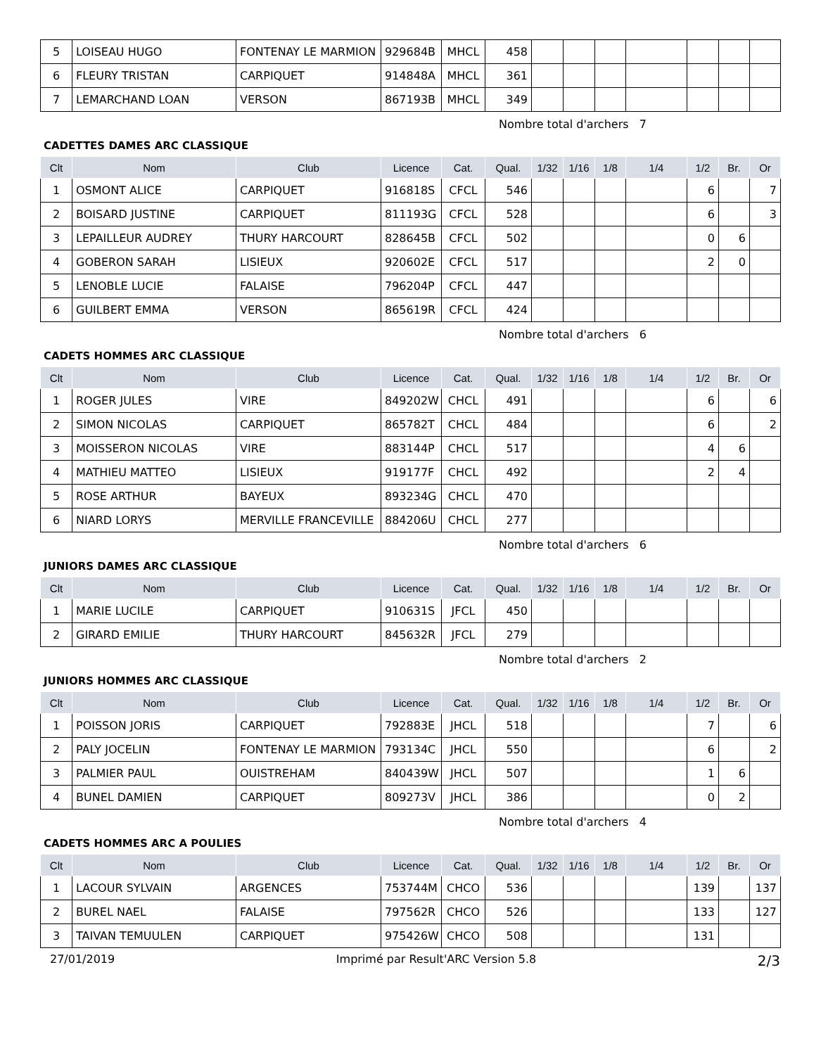| 5 | LOISEAU HUGO | FONTENAY LE MARMION | 929684B | MHCL | 458 | | | | | | | |
| 6 | FLEURY TRISTAN | CARPIQUET | 914848A | MHCL | 361 | | | | | | | |
| 7 | LEMARCHAND LOAN | VERSON | 867193B | MHCL | 349 | | | | | | | |
Nombre total d'archers 7
CADETTES DAMES ARC CLASSIQUE
| Clt | Nom | Club | Licence | Cat. | Qual. | 1/32 | 1/16 | 1/8 | 1/4 | 1/2 | Br. | Or |
| --- | --- | --- | --- | --- | --- | --- | --- | --- | --- | --- | --- | --- |
| 1 | OSMONT ALICE | CARPIQUET | 916818S | CFCL | 546 | | | | | 6 | | 7 |
| 2 | BOISARD JUSTINE | CARPIQUET | 811193G | CFCL | 528 | | | | | 6 | | 3 |
| 3 | LEPAILLEUR AUDREY | THURY HARCOURT | 828645B | CFCL | 502 | | | | | 0 | 6 | |
| 4 | GOBERON SARAH | LISIEUX | 920602E | CFCL | 517 | | | | | 2 | 0 | |
| 5 | LENOBLE LUCIE | FALAISE | 796204P | CFCL | 447 | | | | | | | |
| 6 | GUILBERT EMMA | VERSON | 865619R | CFCL | 424 | | | | | | | |
Nombre total d'archers 6
CADETS HOMMES ARC CLASSIQUE
| Clt | Nom | Club | Licence | Cat. | Qual. | 1/32 | 1/16 | 1/8 | 1/4 | 1/2 | Br. | Or |
| --- | --- | --- | --- | --- | --- | --- | --- | --- | --- | --- | --- | --- |
| 1 | ROGER JULES | VIRE | 849202W | CHCL | 491 | | | | | 6 | | 6 |
| 2 | SIMON NICOLAS | CARPIQUET | 865782T | CHCL | 484 | | | | | 6 | | 2 |
| 3 | MOISSERON NICOLAS | VIRE | 883144P | CHCL | 517 | | | | | 4 | 6 | |
| 4 | MATHIEU MATTEO | LISIEUX | 919177F | CHCL | 492 | | | | | 2 | 4 | |
| 5 | ROSE ARTHUR | BAYEUX | 893234G | CHCL | 470 | | | | | | | |
| 6 | NIARD LORYS | MERVILLE FRANCEVILLE | 884206U | CHCL | 277 | | | | | | | |
Nombre total d'archers 6
JUNIORS DAMES ARC CLASSIQUE
| Clt | Nom | Club | Licence | Cat. | Qual. | 1/32 | 1/16 | 1/8 | 1/4 | 1/2 | Br. | Or |
| --- | --- | --- | --- | --- | --- | --- | --- | --- | --- | --- | --- | --- |
| 1 | MARIE LUCILE | CARPIQUET | 910631S | JFCL | 450 | | | | | | | |
| 2 | GIRARD EMILIE | THURY HARCOURT | 845632R | JFCL | 279 | | | | | | | |
Nombre total d'archers 2
JUNIORS HOMMES ARC CLASSIQUE
| Clt | Nom | Club | Licence | Cat. | Qual. | 1/32 | 1/16 | 1/8 | 1/4 | 1/2 | Br. | Or |
| --- | --- | --- | --- | --- | --- | --- | --- | --- | --- | --- | --- | --- |
| 1 | POISSON JORIS | CARPIQUET | 792883E | JHCL | 518 | | | | | 7 | | 6 |
| 2 | PALY JOCELIN | FONTENAY LE MARMION | 793134C | JHCL | 550 | | | | | 6 | | 2 |
| 3 | PALMIER PAUL | OUISTREHAM | 840439W | JHCL | 507 | | | | | 1 | 6 | |
| 4 | BUNEL DAMIEN | CARPIQUET | 809273V | JHCL | 386 | | | | | 0 | 2 | |
Nombre total d'archers 4
CADETS HOMMES ARC A POULIES
| Clt | Nom | Club | Licence | Cat. | Qual. | 1/32 | 1/16 | 1/8 | 1/4 | 1/2 | Br. | Or |
| --- | --- | --- | --- | --- | --- | --- | --- | --- | --- | --- | --- | --- |
| 1 | LACOUR SYLVAIN | ARGENCES | 753744M | CHCO | 536 | | | | | 139 | | 137 |
| 2 | BUREL NAEL | FALAISE | 797562R | CHCO | 526 | | | | | 133 | | 127 |
| 3 | TAIVAN TEMUULEN | CARPIQUET | 975426W | CHCO | 508 | | | | | 131 | | |
27/01/2019 Imprimé par Result'ARC Version 5.8 2/3